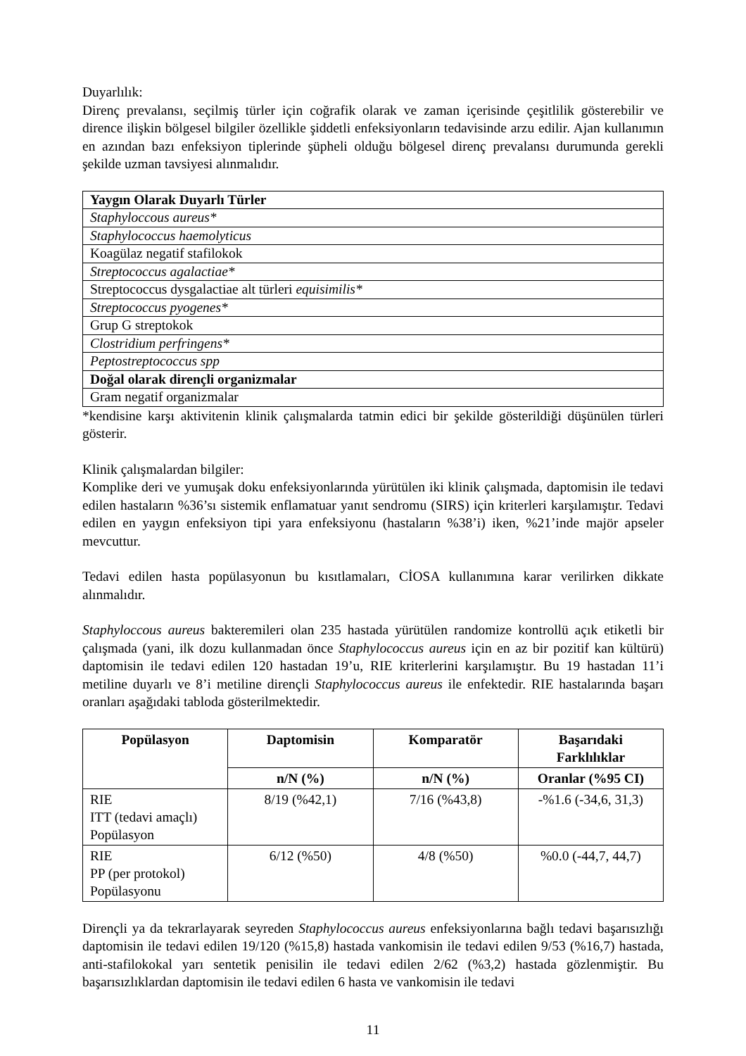Duyarlılık:
Direnç prevalansı, seçilmiş türler için coğrafik olarak ve zaman içerisinde çeşitlilik gösterebilir ve dirence ilişkin bölgesel bilgiler özellikle şiddetli enfeksiyonların tedavisinde arzu edilir. Ajan kullanımın en azından bazı enfeksiyon tiplerinde şüpheli olduğu bölgesel direnç prevalansı durumunda gerekli şekilde uzman tavsiyesi alınmalıdır.
| Yaygın Olarak Duyarlı Türler |
| Staphyloccous aureus* |
| Staphylococcus haemolyticus |
| Koagülaz negatif stafilokok |
| Streptococcus agalactiae* |
| Streptococcus dysgalactiae alt türleri equisimilis* |
| Streptococcus pyogenes* |
| Grup G streptokok |
| Clostridium perfringens* |
| Peptostreptococcus spp |
| Doğal olarak dirençli organizmalar |
| Gram negatif organizmalar |
*kendisine karşı aktivitenin klinik çalışmalarda tatmin edici bir şekilde gösterildiği düşünülen türleri gösterir.
Klinik çalışmalardan bilgiler:
Komplike deri ve yumuşak doku enfeksiyonlarında yürütülen iki klinik çalışmada, daptomisin ile tedavi edilen hastaların %36’sı sistemik enflamatuar yanıt sendromu (SIRS) için kriterleri karşılamıştır. Tedavi edilen en yaygın enfeksiyon tipi yara enfeksiyonu (hastaların %38’i) iken, %21’inde majör apseler mevcuttur.
Tedavi edilen hasta popülasyonun bu kısıtlamaları, CİOSA kullanımına karar verilirken dikkate alınmalıdır.
Staphyloccous aureus bakteremileri olan 235 hastada yürütülen randomize kontrollü açık etiketli bir çalışmada (yani, ilk dozu kullanmadan önce Staphylococcus aureus için en az bir pozitif kan kültürü) daptomisin ile tedavi edilen 120 hastadan 19’u, RIE kriterlerini karşılamıştır. Bu 19 hastadan 11’i metiline duyarlı ve 8’i metiline dirençli Staphylococcus aureus ile enfektedir. RIE hastalarında başarı oranları aşağıdaki tabloda gösterilmektedir.
| Popülasyon | Daptomisin | Komparatör | Başarıdaki Farklılıklar |
| --- | --- | --- | --- |
| | n/N (%) | n/N (%) | Oranlar (%95 CI) |
| RIE ITT (tedavi amaçlı) Popülasyon | 8/19 (%42,1) | 7/16 (%43,8) | -%1.6 (-34,6, 31,3) |
| RIE PP (per protokol) Popülasyonu | 6/12 (%50) | 4/8 (%50) | %0.0 (-44,7, 44,7) |
Dirençli ya da tekrarlayarak seyreden Staphylococcus aureus enfeksiyonlarına bağlı tedavi başarısızlığı daptomisin ile tedavi edilen 19/120 (%15,8) hastada vankomisin ile tedavi edilen 9/53 (%16,7) hastada, anti-stafilokokal yarı sentetik penisilin ile tedavi edilen 2/62 (%3,2) hastada gözlenmiştir. Bu başarısızlıklardan daptomisin ile tedavi edilen 6 hasta ve vankomisin ile tedavi
11